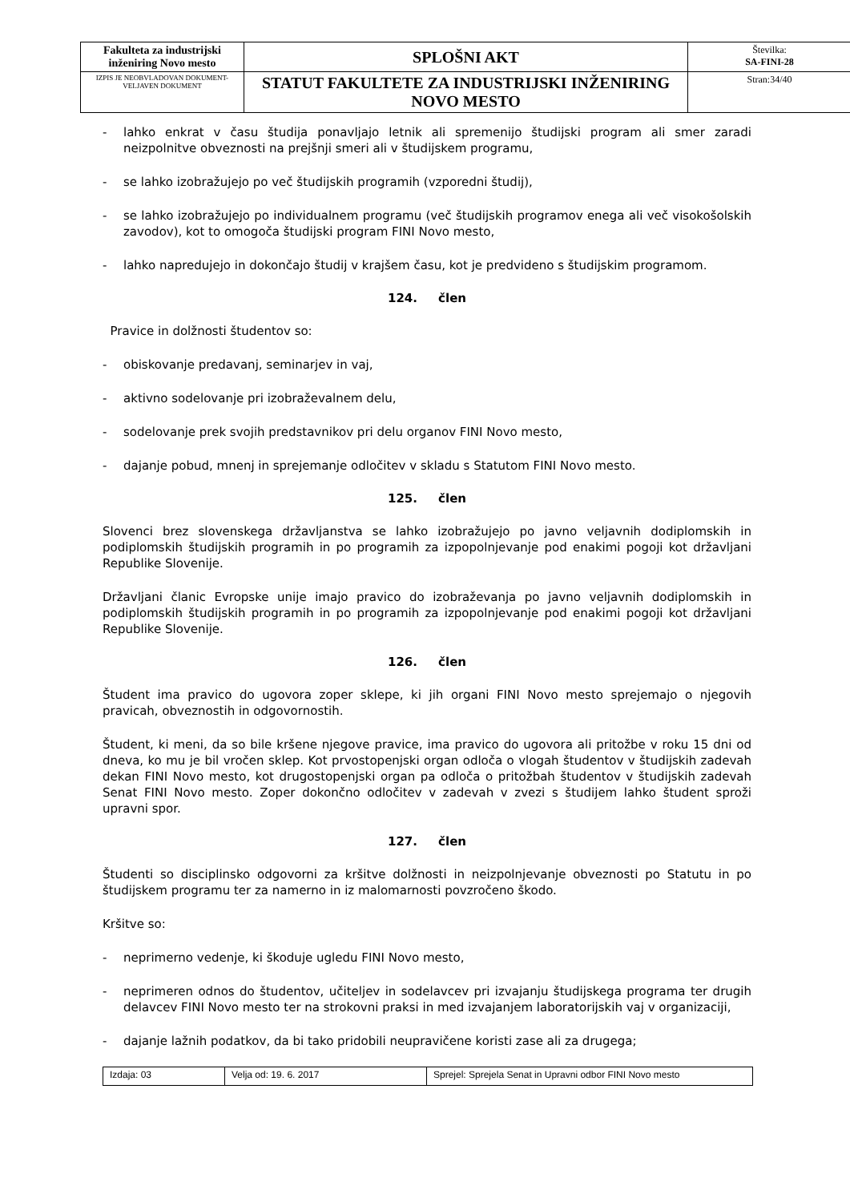| Fakulteta za industrijski inženiring Novo mesto | SPLOŠNI AKT | Številka: SA-FINI-28 |
| IZPIS JE NEOBVLADOVAN DOKUMENT-VELJAVEN DOKUMENT | STATUT FAKULTETE ZA INDUSTRIJSKI INŽENIRING NOVO MESTO | Stran:34/40 |
- lahko enkrat v času študija ponavljajo letnik ali spremenijo študijski program ali smer zaradi neizpolnitve obveznosti na prejšnji smeri ali v študijskem programu,
- se lahko izobražujejo po več študijskih programih (vzporedni študij),
- se lahko izobražujejo po individualnem programu (več študijskih programov enega ali več visokošolskih zavodov), kot to omogoča študijski program FINI Novo mesto,
- lahko napredujejo in dokončajo študij v krajšem času, kot je predvideno s študijskim programom.
124. člen
Pravice in dolžnosti študentov so:
- obiskovanje predavanj, seminarjev in vaj,
- aktivno sodelovanje pri izobraževalnem delu,
- sodelovanje prek svojih predstavnikov pri delu organov FINI Novo mesto,
- dajanje pobud, mnenj in sprejemanje odločitev v skladu s Statutom FINI Novo mesto.
125. člen
Slovenci brez slovenskega državljanstva se lahko izobražujejo po javno veljavnih dodiplomskih in podiplomskih študijskih programih in po programih za izpopolnjevanje pod enakimi pogoji kot državljani Republike Slovenije.
Državljani članic Evropske unije imajo pravico do izobraževanja po javno veljavnih dodiplomskih in podiplomskih študijskih programih in po programih za izpopolnjevanje pod enakimi pogoji kot državljani Republike Slovenije.
126. člen
Študent ima pravico do ugovora zoper sklepe, ki jih organi FINI Novo mesto sprejemajo o njegovih pravicah, obveznostih in odgovornostih.
Študent, ki meni, da so bile kršene njegove pravice, ima pravico do ugovora ali pritožbe v roku 15 dni od dneva, ko mu je bil vročen sklep. Kot prvostopenjski organ odloča o vlogah študentov v študijskih zadevah dekan FINI Novo mesto, kot drugostopenjski organ pa odloča o pritožbah študentov v študijskih zadevah Senat FINI Novo mesto. Zoper dokončno odločitev v zadevah v zvezi s študijem lahko študent sproži upravni spor.
127. člen
Študenti so disciplinsko odgovorni za kršitve dolžnosti in neizpolnjevanje obveznosti po Statutu in po študijskem programu ter za namerno in iz malomarnosti povzročeno škodo.
Kršitve so:
- neprimerno vedenje, ki škoduje ugledu FINI Novo mesto,
- neprimeren odnos do študentov, učiteljev in sodelavcev pri izvajanju študijskega programa ter drugih delavcev FINI Novo mesto ter na strokovni praksi in med izvajanjem laboratorijskih vaj v organizaciji,
- dajanje lažnih podatkov, da bi tako pridobili neupravičene koristi zase ali za drugega;
| Izdaja: 03 | Velja od: 19. 6. 2017 | Sprejel: Sprejela Senat in Upravni odbor FINI Novo mesto |